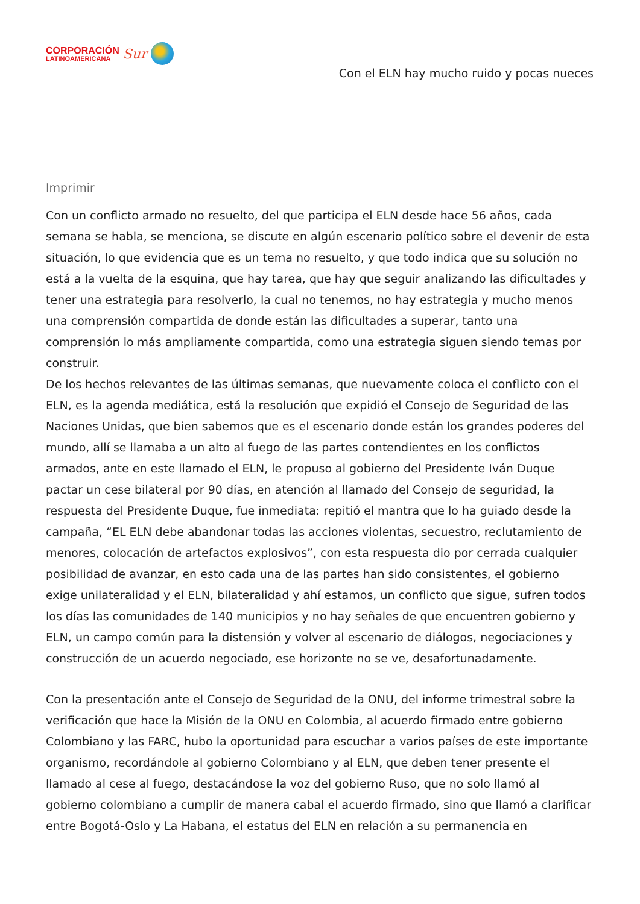CORPORACIÓN
LATINOAMERICANA
Sur
Con el ELN hay mucho ruido y pocas nueces
Imprimir
Con un conflicto armado no resuelto, del que participa el ELN desde hace 56 años, cada semana se habla, se menciona, se discute en algún escenario político sobre el devenir de esta situación, lo que evidencia que es un tema no resuelto, y que todo indica que su solución no está a la vuelta de la esquina, que hay tarea, que hay que seguir analizando las dificultades y tener una estrategia para resolverlo, la cual no tenemos, no hay estrategia y mucho menos una comprensión compartida de donde están las dificultades a superar, tanto una comprensión lo más ampliamente compartida, como una estrategia siguen siendo temas por construir.
De los hechos relevantes de las últimas semanas, que nuevamente coloca el conflicto con el ELN, es la agenda mediática, está la resolución que expidió el Consejo de Seguridad de las Naciones Unidas, que bien sabemos que es el escenario donde están los grandes poderes del mundo, allí se llamaba a un alto al fuego de las partes contendientes en los conflictos armados, ante en este llamado el ELN, le propuso al gobierno del Presidente Iván Duque pactar un cese bilateral por 90 días, en atención al llamado del Consejo de seguridad, la respuesta del Presidente Duque, fue inmediata: repitió el mantra que lo ha guiado desde la campaña, “EL ELN debe abandonar todas las acciones violentas, secuestro, reclutamiento de menores, colocación de artefactos explosivos”, con esta respuesta dio por cerrada cualquier posibilidad de avanzar, en esto cada una de las partes han sido consistentes, el gobierno exige unilateralidad y el ELN, bilateralidad y ahí estamos, un conflicto que sigue, sufren todos los días las comunidades de 140 municipios y no hay señales de que encuentren gobierno y ELN, un campo común para la distensión y volver al escenario de diálogos, negociaciones y construcción de un acuerdo negociado, ese horizonte no se ve, desafortunadamente.
Con la presentación ante el Consejo de Seguridad de la ONU, del informe trimestral sobre la verificación que hace la Misión de la ONU en Colombia, al acuerdo firmado entre gobierno Colombiano y las FARC, hubo la oportunidad para escuchar a varios países de este importante organismo, recordándole al gobierno Colombiano y al ELN, que deben tener presente el llamado al cese al fuego, destacándose la voz del gobierno Ruso, que no solo llamó al gobierno colombiano a cumplir de manera cabal el acuerdo firmado, sino que llamó a clarificar entre Bogotá-Oslo y La Habana, el estatus del ELN en relación a su permanencia en